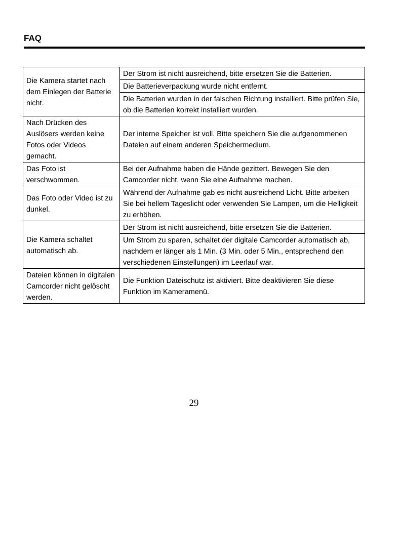FAQ
| Die Kamera startet nach dem Einlegen der Batterie nicht. | Der Strom ist nicht ausreichend, bitte ersetzen Sie die Batterien. |
| | Die Batterieverpackung wurde nicht entfernt. |
| | Die Batterien wurden in der falschen Richtung installiert. Bitte prüfen Sie, ob die Batterien korrekt installiert wurden. |
| Nach Drücken des Auslösers werden keine Fotos oder Videos gemacht. | Der interne Speicher ist voll. Bitte speichern Sie die aufgenommenen Dateien auf einem anderen Speichermedium. |
| Das Foto ist verschwommen. | Bei der Aufnahme haben die Hände gezittert. Bewegen Sie den Camcorder nicht, wenn Sie eine Aufnahme machen. |
| Das Foto oder Video ist zu dunkel. | Während der Aufnahme gab es nicht ausreichend Licht. Bitte arbeiten Sie bei hellem Tageslicht oder verwenden Sie Lampen, um die Helligkeit zu erhöhen. |
| Die Kamera schaltet automatisch ab. | Der Strom ist nicht ausreichend, bitte ersetzen Sie die Batterien. |
| | Um Strom zu sparen, schaltet der digitale Camcorder automatisch ab, nachdem er länger als 1 Min. (3 Min. oder 5 Min., entsprechend den verschiedenen Einstellungen) im Leerlauf war. |
| Dateien können in digitalen Camcorder nicht gelöscht werden. | Die Funktion Dateischutz ist aktiviert. Bitte deaktivieren Sie diese Funktion im Kameramenü. |
29